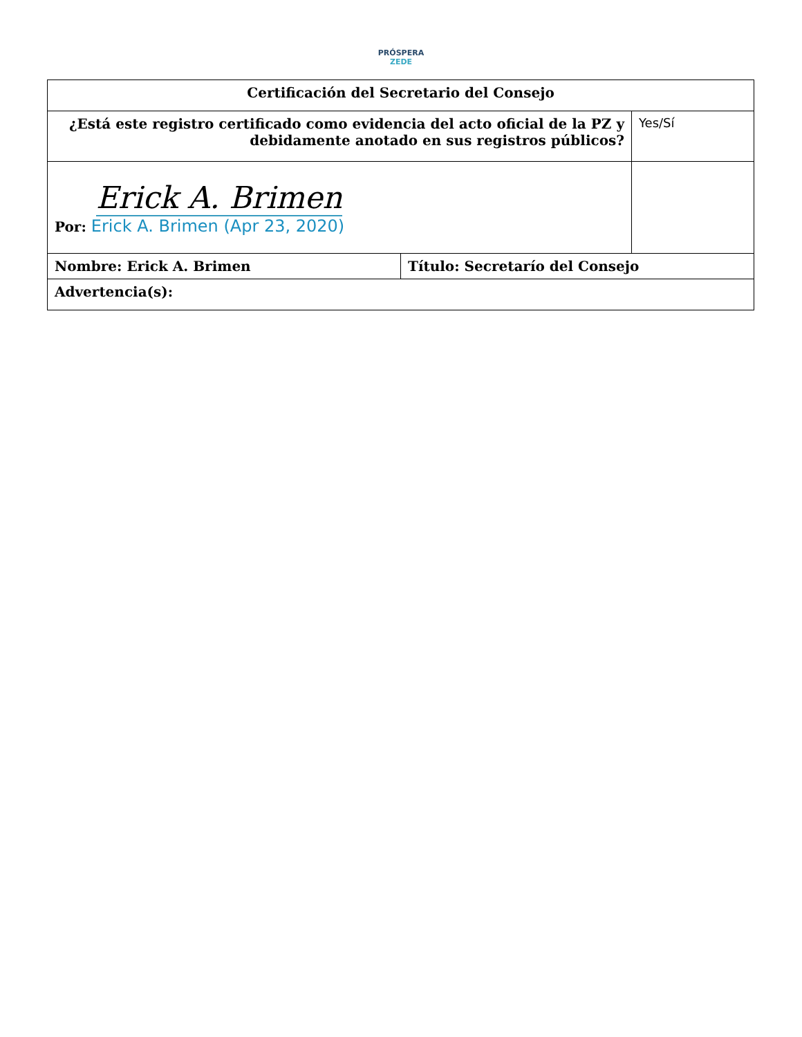PRÓSPERA
ZEDE
| Certificación del Secretario del Consejo | | |
| ¿Está este registro certificado como evidencia del acto oficial de la PZ y debidamente anotado en sus registros públicos? | | Yes/Sí |
| Erick A. Brimen Por: Erick A. Brimen (Apr 23, 2020) | | |
| Nombre: Erick A. Brimen | Título: Secretarío del Consejo | |
| Advertencia(s): | | |